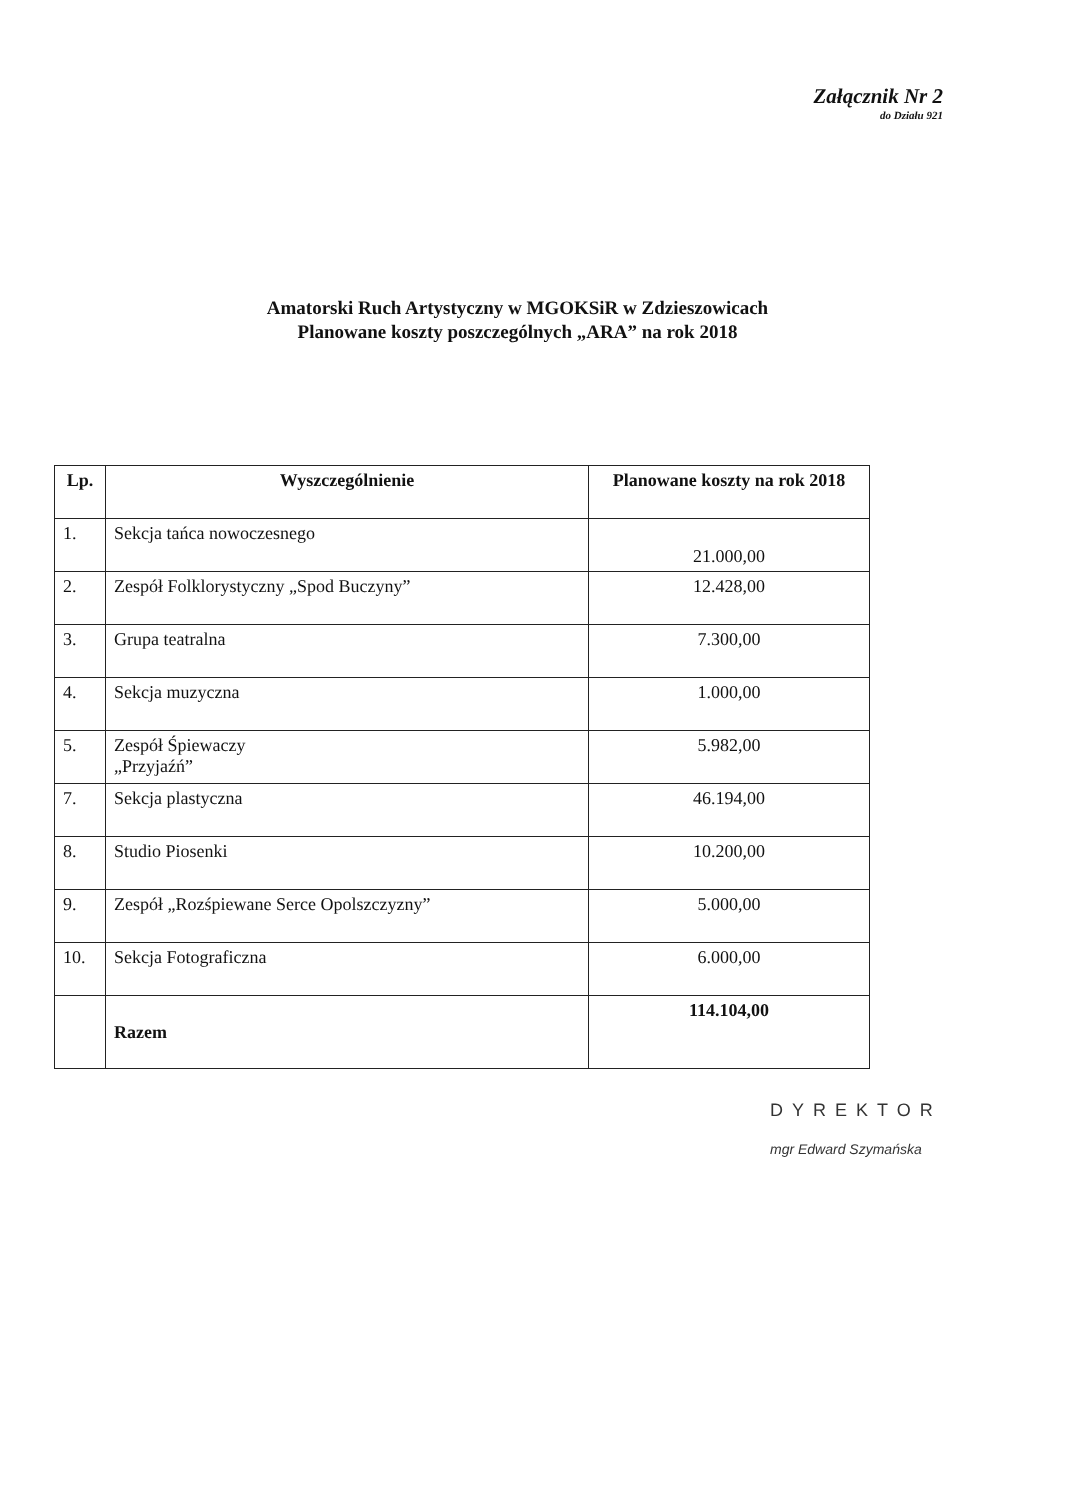Załącznik Nr 2
do Działu 921
Amatorski Ruch Artystyczny w MGOKSiR w Zdzieszowicach
Planowane koszty poszczególnych „ARA” na rok 2018
| Lp. | Wyszczególnienie | Planowane koszty na rok 2018 |
| --- | --- | --- |
| 1. | Sekcja tańca nowoczesnego | 21.000,00 |
| 2. | Zespół Folklorystyczny „Spod Buczyny” | 12.428,00 |
| 3. | Grupa teatralna | 7.300,00 |
| 4. | Sekcja muzyczna | 1.000,00 |
| 5. | Zespół Śpiewaczy „Przyjaźń” | 5.982,00 |
| 7. | Sekcja plastyczna | 46.194,00 |
| 8. | Studio Piosenki | 10.200,00 |
| 9. | Zespół „Rozśpiewane Serce Opolszczyzny” | 5.000,00 |
| 10. | Sekcja Fotograficzna | 6.000,00 |
| | Razem | 114.104,00 |
DYREKTOR
mgr Edward Szymańska